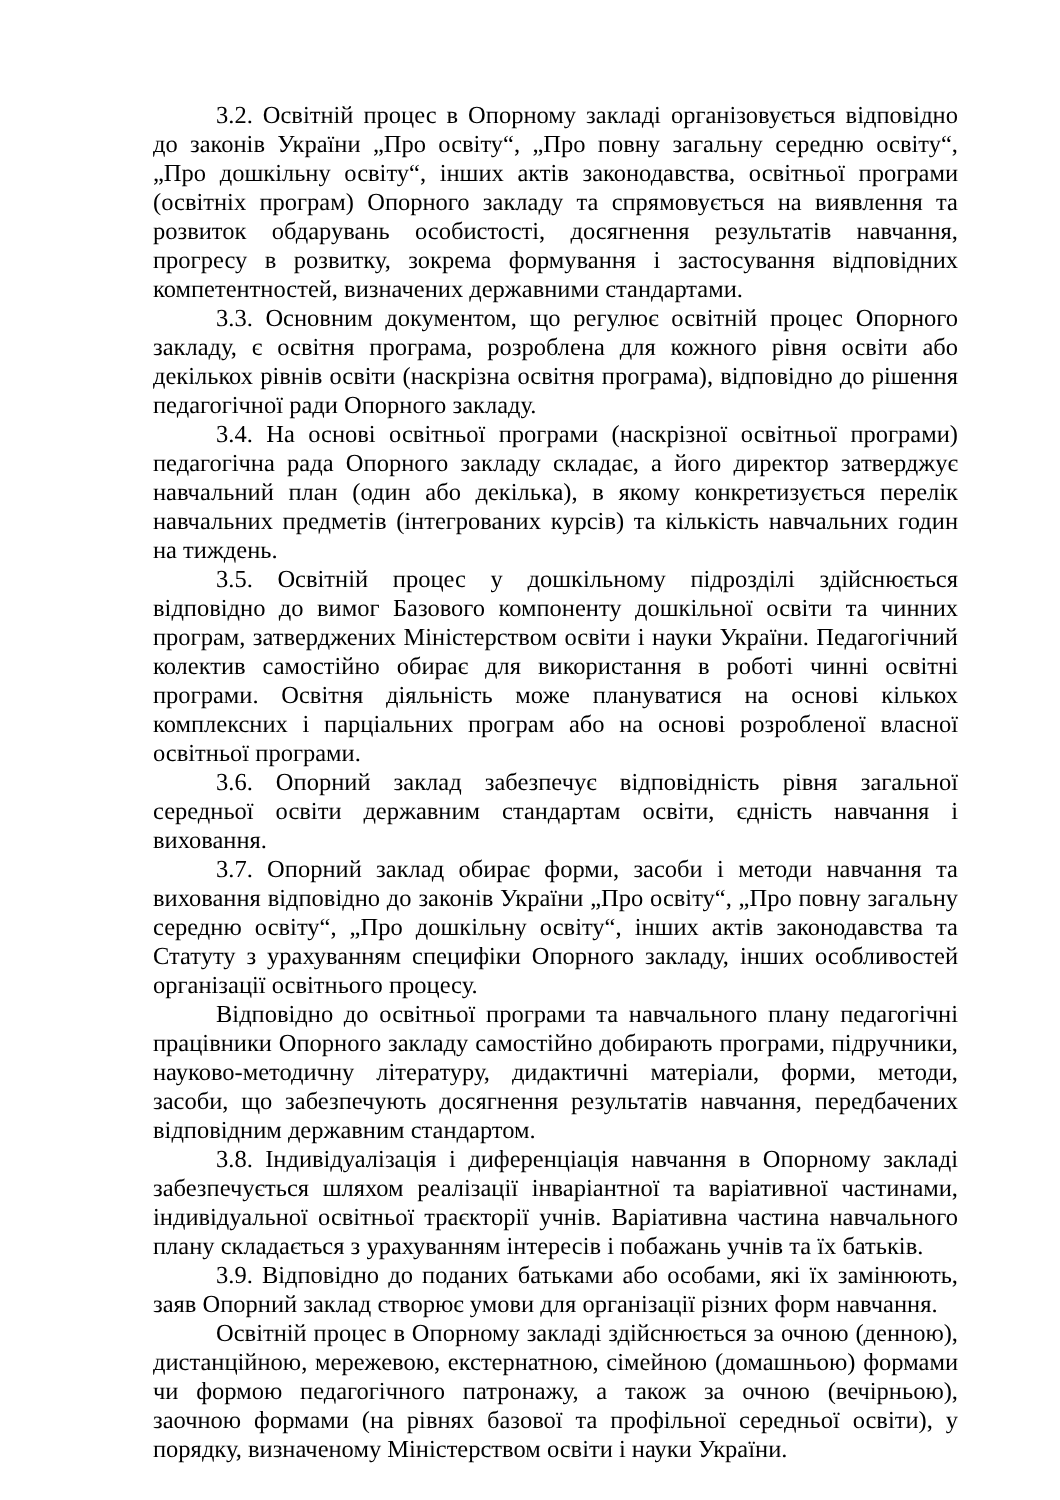3.2. Освітній процес в Опорному закладі організовується відповідно до законів України „Про освіту“, „Про повну загальну середню освіту“, „Про дошкільну освіту“, інших актів законодавства, освітньої програми (освітніх програм) Опорного закладу та спрямовується на виявлення та розвиток обдарувань особистості, досягнення результатів навчання, прогресу в розвитку, зокрема формування і застосування відповідних компетентностей, визначених державними стандартами.
3.3. Основним документом, що регулює освітній процес Опорного закладу, є освітня програма, розроблена для кожного рівня освіти або декількох рівнів освіти (наскрізна освітня програма), відповідно до рішення педагогічної ради Опорного закладу.
3.4. На основі освітньої програми (наскрізної освітньої програми) педагогічна рада Опорного закладу складає, а його директор затверджує навчальний план (один або декілька), в якому конкретизується перелік навчальних предметів (інтегрованих курсів) та кількість навчальних годин на тиждень.
3.5. Освітній процес у дошкільному підрозділі здійснюється відповідно до вимог Базового компоненту дошкільної освіти та чинних програм, затверджених Міністерством освіти і науки України. Педагогічний колектив самостійно обирає для використання в роботі чинні освітні програми. Освітня діяльність може плануватися на основі кількох комплексних і парціальних програм або на основі розробленої власної освітньої програми.
3.6. Опорний заклад забезпечує відповідність рівня загальної середньої освіти державним стандартам освіти, єдність навчання і виховання.
3.7. Опорний заклад обирає форми, засоби і методи навчання та виховання відповідно до законів України „Про освіту“, „Про повну загальну середню освіту“, „Про дошкільну освіту“, інших актів законодавства та Статуту з урахуванням специфіки Опорного закладу, інших особливостей організації освітнього процесу.
Відповідно до освітньої програми та навчального плану педагогічні працівники Опорного закладу самостійно добирають програми, підручники, науково-методичну літературу, дидактичні матеріали, форми, методи, засоби, що забезпечують досягнення результатів навчання, передбачених відповідним державним стандартом.
3.8. Індивідуалізація і диференціація навчання в Опорному закладі забезпечується шляхом реалізації інваріантної та варіативної частинами, індивідуальної освітньої траєкторії учнів. Варіативна частина навчального плану складається з урахуванням інтересів і побажань учнів та їх батьків.
3.9. Відповідно до поданих батьками або особами, які їх замінюють, заяв Опорний заклад створює умови для організації різних форм навчання.
Освітній процес в Опорному закладі здійснюється за очною (денною), дистанційною, мережевою, екстернатною, сімейною (домашньою) формами чи формою педагогічного патронажу, а також за очною (вечірньою), заочною формами (на рівнях базової та профільної середньої освіти), у порядку, визначеному Міністерством освіти і науки України.